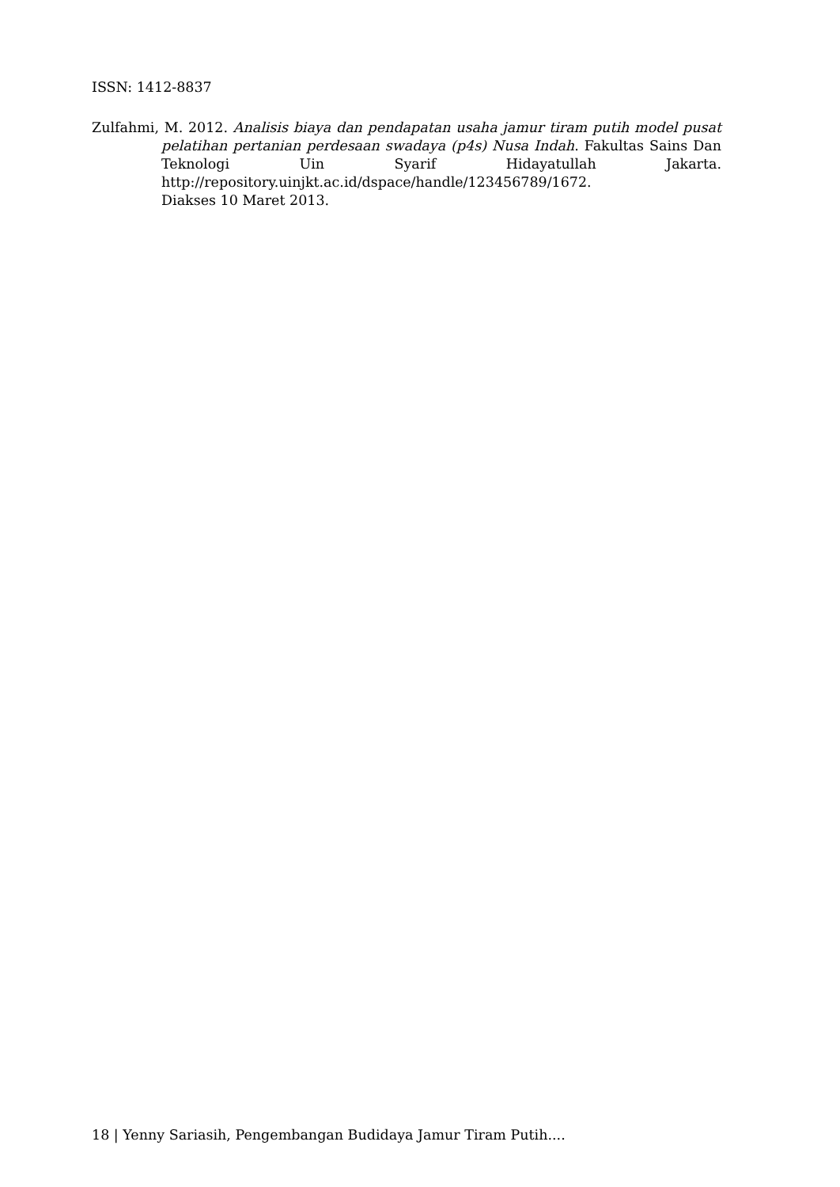ISSN: 1412-8837
Zulfahmi, M. 2012. Analisis biaya dan pendapatan usaha jamur tiram putih model pusat pelatihan pertanian perdesaan swadaya (p4s) Nusa Indah. Fakultas Sains Dan Teknologi Uin Syarif Hidayatullah Jakarta. http://repository.uinjkt.ac.id/dspace/handle/123456789/1672.
Diakses 10 Maret 2013.
18 | Yenny Sariasih, Pengembangan Budidaya Jamur Tiram Putih....